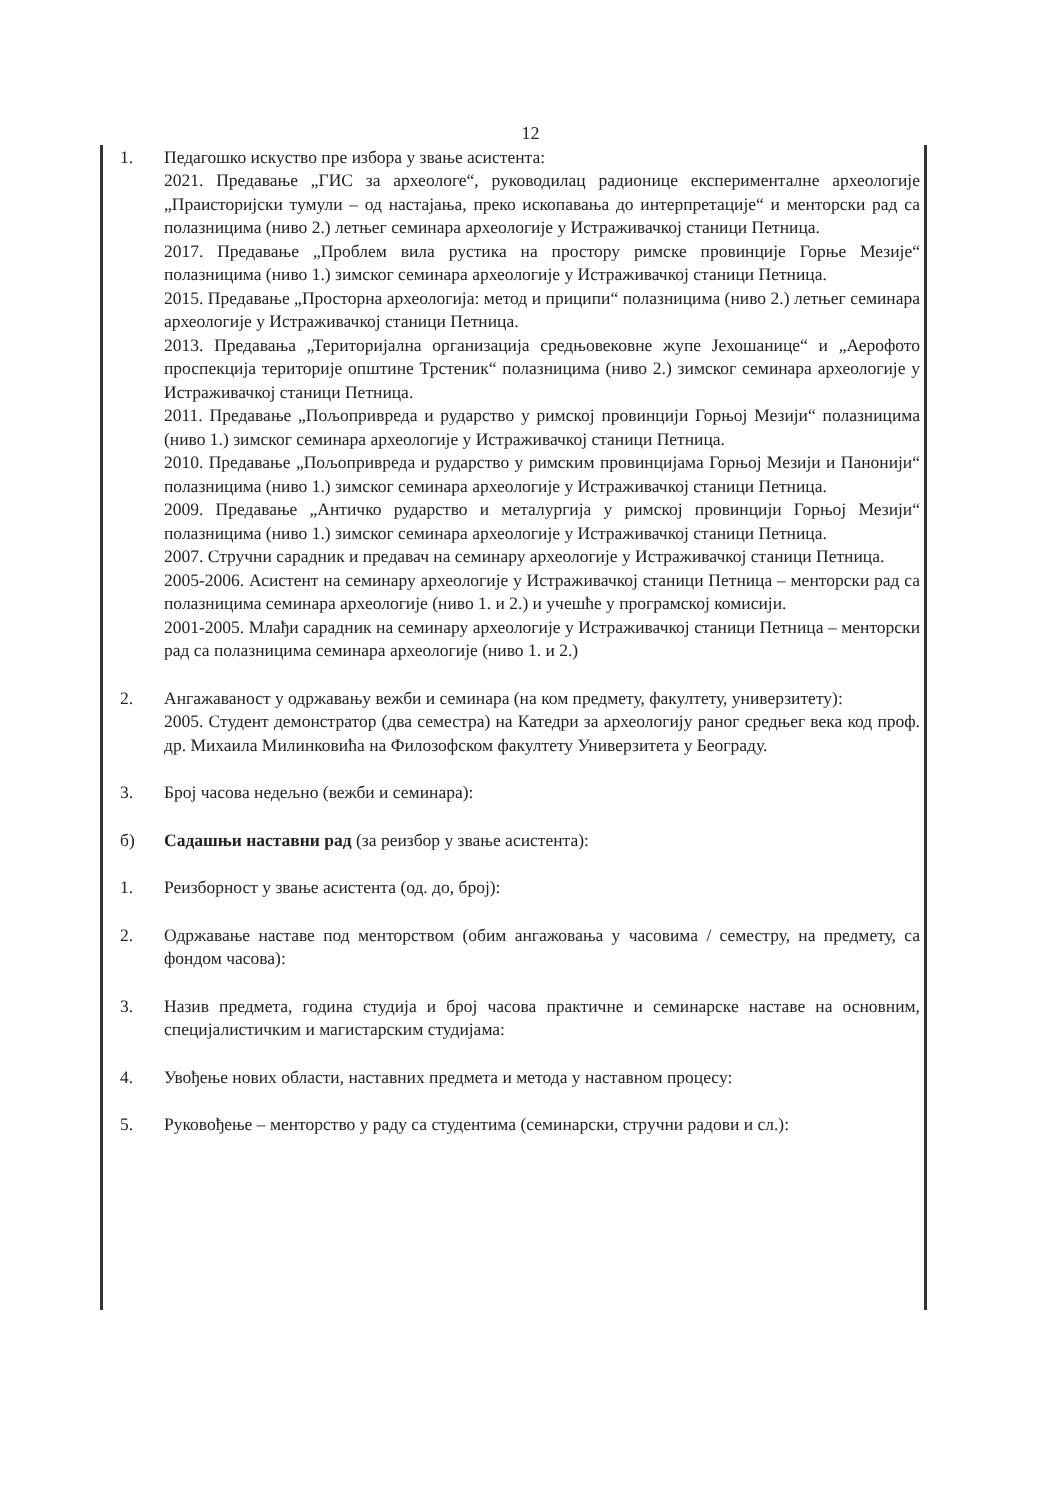12
1. Педагошко искуство пре избора у звање асистента:
2021. Предавање „ГИС за археологе“, руководилац радионице експерименталне археологије „Праисторијски тумули – од настајања, преко ископавања до интерпретације“ и менторски рад са полазницима (ниво 2.) летњег семинара археологије у Истраживачкој станици Петница.
2017. Предавање „Проблем вила рустика на простору римске провинције Горње Мезије“ полазницима (ниво 1.) зимског семинара археологије у Истраживачкој станици Петница.
2015. Предавање „Просторна археологија: метод и приципи“ полазницима (ниво 2.) летњег семинара археологије у Истраживачкој станици Петница.
2013. Предавања „Територијална организација средњовековне жупе Јехошанице“ и „Аерофото проспекција територије општине Трстеник“ полазницима (ниво 2.) зимског семинара археологије у Истраживачкој станици Петница.
2011. Предавање „Пољопривреда и рударство у римској провинцији Горњој Мезији“ полазницима (ниво 1.) зимског семинара археологије у Истраживачкој станици Петница.
2010. Предавање „Пољопривреда и рударство у римским провинцијама Горњој Мезији и Панонији“ полазницима (ниво 1.) зимског семинара археологије у Истраживачкој станици Петница.
2009. Предавање „Античко рударство и металургија у римској провинцији Горњој Мезији“ полазницима (ниво 1.) зимског семинара археологије у Истраживачкој станици Петница.
2007. Стручни сарадник и предавач на семинару археологије у Истраживачкој станици Петница.
2005-2006. Асистент на семинару археологије у Истраживачкој станици Петница – менторски рад са полазницима семинара археологије (ниво 1. и 2.) и учешће у програмској комисији.
2001-2005. Млађи сарадник на семинару археологије у Истраживачкој станици Петница – менторски рад са полазницима семинара археологије (ниво 1. и 2.)
2. Ангажаваност у одржавању вежби и семинара (на ком предмету, факултету, универзитету):
2005. Студент демонстратор (два семестра) на Катедри за археологију раног средњег века код проф. др. Михаила Милинковића на Филозофском факултету Универзитета у Београду.
3. Број часова недељно (вежби и семинара):
б) Садашњи наставни рад (за реизбор у звање асистента):
1. Реизборност у звање асистента (од. до, број):
2. Одржавање наставе под менторством (обим ангажовања у часовима / семестру, на предмету, са фондом часова):
3. Назив предмета, година студија и број часова практичне и семинарске наставе на основним, специјалистичким и магистарским студијама:
4. Увођење нових области, наставних предмета и метода у наставном процесу:
5. Руковођење – менторство у раду са студентима (семинарски, стручни радови и сл.):